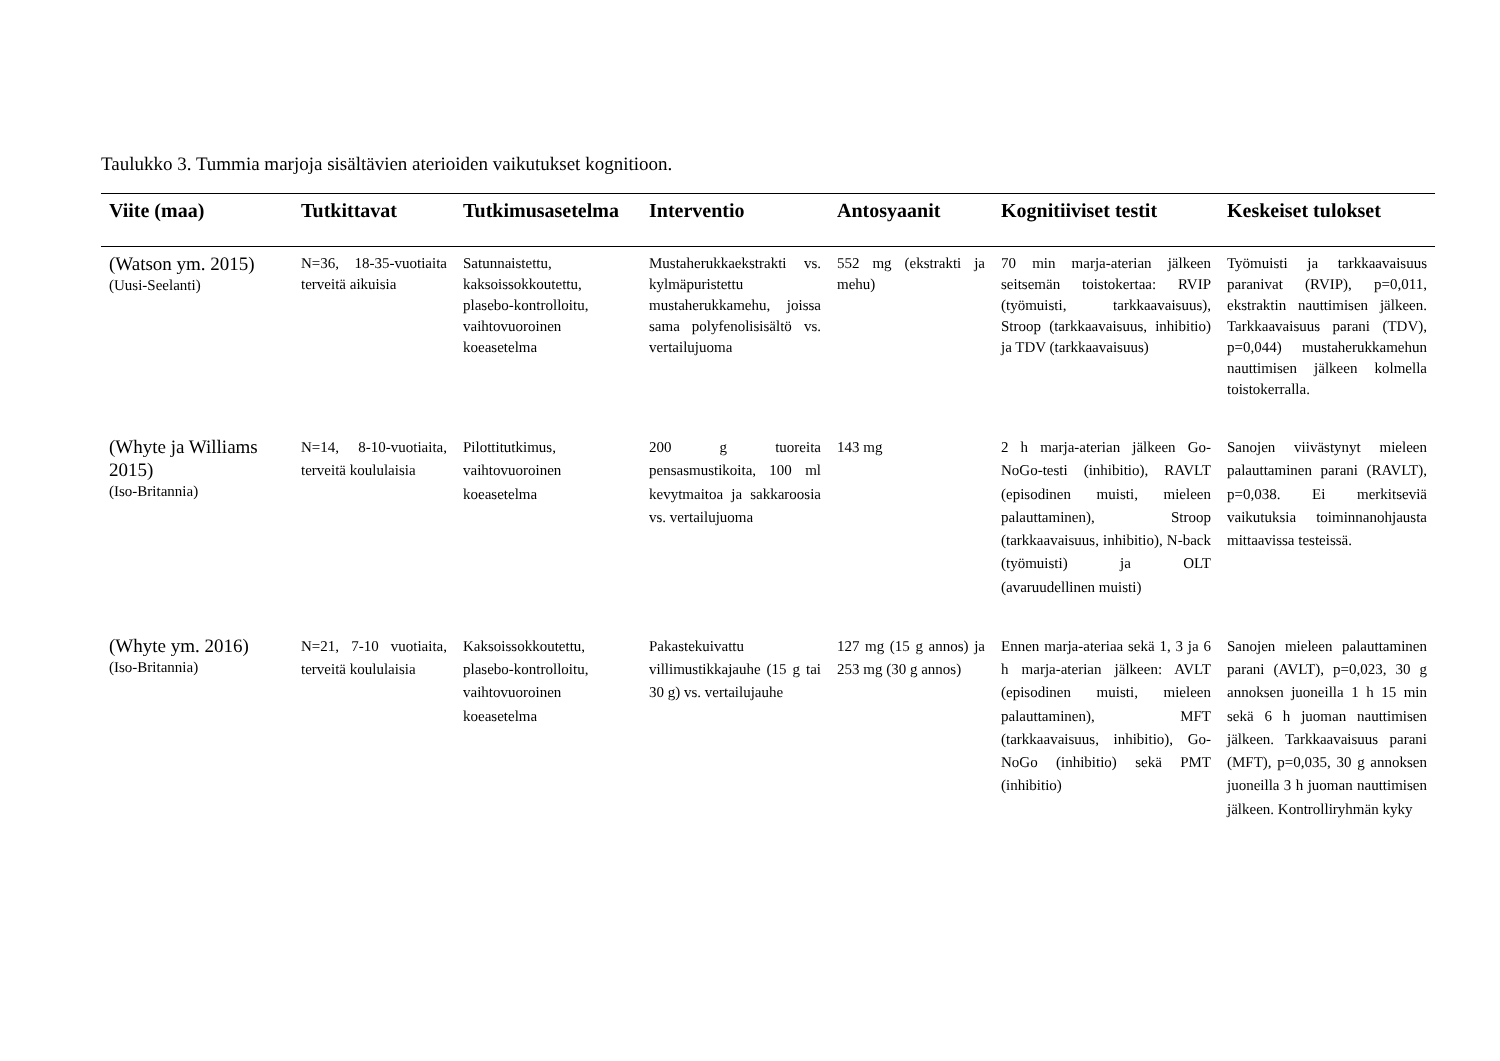Taulukko 3. Tummia marjoja sisältävien aterioiden vaikutukset kognitioon.
| Viite (maa) | Tutkittavat | Tutkimusasetelma | Interventio | Antosyaanit | Kognitiiviset testit | Keskeiset tulokset |
| --- | --- | --- | --- | --- | --- | --- |
| (Watson ym. 2015) (Uusi-Seelanti) | N=36, 18-35-vuotiaita terveitä aikuisia | Satunnaistettu, kaksoissokkoutettu, plasebo-kontrolloitu, vaihtovuoroinen koeasetelma | Mustaherukkaekstrakti vs. kylmäpuristettu mustaherukkamehu, joissa sama polyfenolisisältö vs. vertailujuoma | 552 mg (ekstrakti ja mehu) | 70 min marja-aterian jälkeen seitsemän toistokertaa: RVIP (työmuisti, tarkkaavaisuus), Stroop (tarkkaavaisuus, inhibitio) ja TDV (tarkkaavaisuus) | Työmuisti ja tarkkaavaisuus paranivat (RVIP), p=0,011, ekstraktin nauttimisen jälkeen. Tarkkaavaisuus parani (TDV), p=0,044) mustaherukkamehun nauttimisen jälkeen kolmella toistokerralla. |
| (Whyte ja Williams 2015) (Iso-Britannia) | N=14, 8-10-vuotiaita, terveitä koululaisia | Pilottitutkimus, vaihtovuoroinen koeasetelma | 200 g tuoreita pensasmustikoita, 100 ml kevytmaitoa ja sakkaroosia vs. vertailujuoma | 143 mg | 2 h marja-aterian jälkeen Go-NoGo-testi (inhibitio), RAVLT (episodinen muisti, mieleen palauttaminen), Stroop (tarkkaavaisuus, inhibitio), N-back (työmuisti) ja OLT (avaruudellinen muisti) | Sanojen viivästynyt mieleen palauttaminen parani (RAVLT), p=0,038. Ei merkitseviä vaikutuksia toiminnanohjausta mittaavissa testeissä. |
| (Whyte ym. 2016) (Iso-Britannia) | N=21, 7-10 vuotiaita, terveitä koululaisia | Kaksoissokkoutettu, plasebo-kontrolloitu, vaihtovuoroinen koeasetelma | Pakastekuivattu villimustikkajauhe (15 g tai 30 g) vs. vertailujauhe | 127 mg (15 g annos) ja 253 mg (30 g annos) | Ennen marja-ateriaa sekä 1, 3 ja 6 h marja-aterian jälkeen: AVLT (episodinen muisti, mieleen palauttaminen), MFT (tarkkaavaisuus, inhibitio), Go-NoGo (inhibitio) sekä PMT (inhibitio) | Sanojen mieleen palauttaminen parani (AVLT), p=0,023, 30 g annoksen juoneilla 1 h 15 min sekä 6 h juoman nauttimisen jälkeen. Tarkkaavaisuus parani (MFT), p=0,035, 30 g annoksen juoneilla 3 h juoman nauttimisen jälkeen. Kontrolliryhmän kyky |